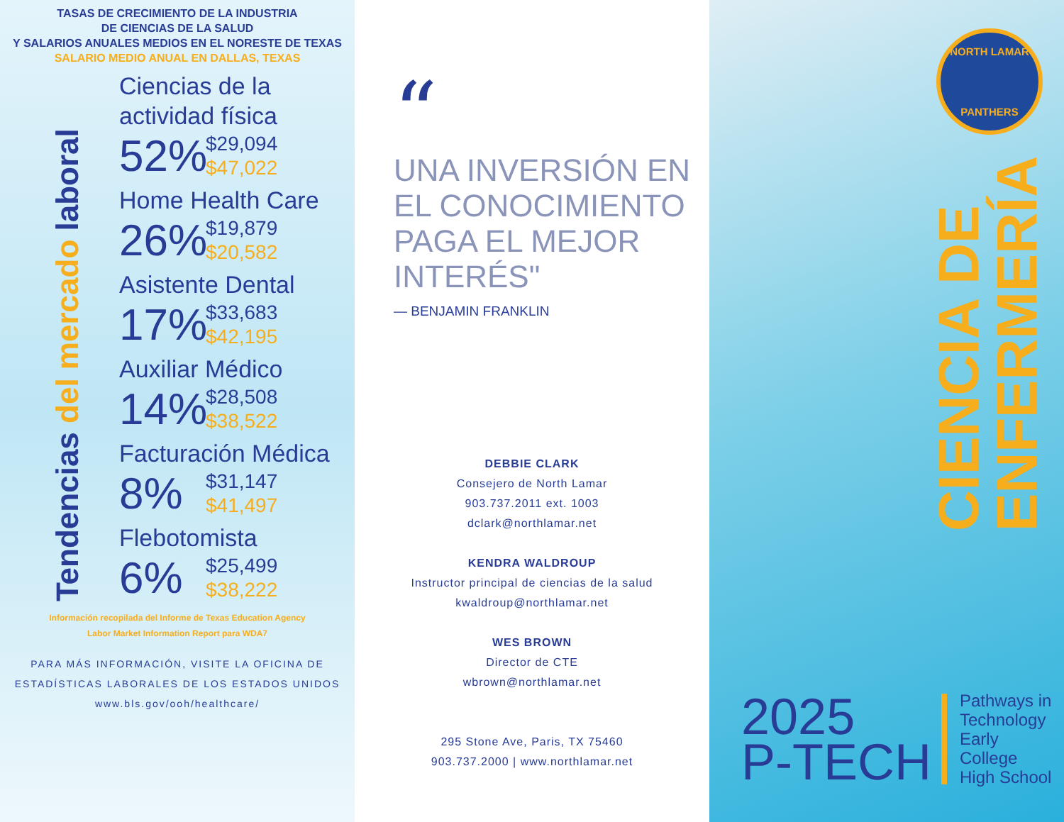TASAS DE CRECIMIENTO DE LA INDUSTRIA
DE CIENCIAS DE LA SALUD
Y SALARIOS ANUALES MEDIOS EN EL NORESTE DE TEXAS
SALARIO MEDIO ANUAL EN DALLAS, TEXAS
Tendencias del mercado laboral
Ciencias de la
actividad física
52%
$29,094
$47,022
Home Health Care
26%
$19,879
$20,582
Asistente Dental
17%
$33,683
$42,195
Auxiliar Médico
14%
$28,508
$38,522
Facturación Médica
8%
$31,147
$41,497
Flebotomista
6%
$25,499
$38,222
Información recopilada del Informe de Texas Education Agency
Labor Market Information Report para WDA7
PARA MÁS INFORMACIÓN, VISITE LA OFICINA DE
ESTADÍSTICAS LABORALES DE LOS ESTADOS UNIDOS
www.bls.gov/ooh/healthcare/
“
UNA INVERSIÓN EN EL CONOCIMIENTO PAGA EL MEJOR INTERÉS"
— BENJAMIN FRANKLIN
DEBBIE CLARK
Consejero de North Lamar
903.737.2011 ext. 1003
dclark@northlamar.net
KENDRA WALDROUP
Instructor principal de ciencias de la salud
kwaldroup@northlamar.net
WES BROWN
Director de CTE
wbrown@northlamar.net
295 Stone Ave, Paris, TX 75460
903.737.2000 | www.northlamar.net
NORTH LAMAR
PANTHERS
CIENCIA DE
ENFERMERÍA
2025
P-TECH
Pathways in
Technology
Early
College
High School